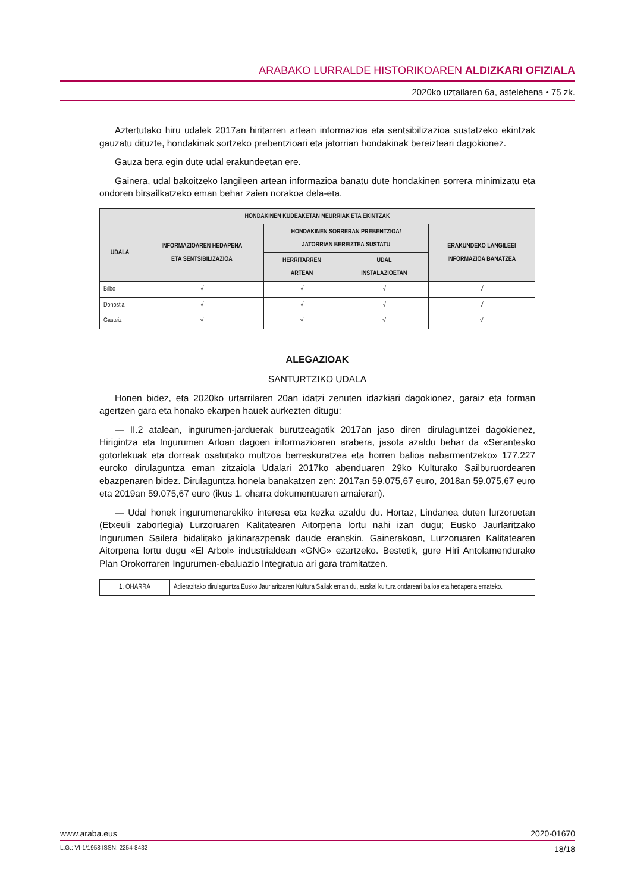ARABAKO LURRALDE HISTORIKOAREN ALDIZKARI OFIZIALA
2020ko uztailaren 6a, astelehena • 75 zk.
Aztertutako hiru udalek 2017an hiritarren artean informazioa eta sentsibilizazioa sustatzeko ekintzak gauzatu dituzte, hondakinak sortzeko prebentzioari eta jatorrian hondakinak bereizteari dagokionez.
Gauza bera egin dute udal erakundeetan ere.
Gainera, udal bakoitzeko langileen artean informazioa banatu dute hondakinen sorrera minimizatu eta ondoren birsailkatzeko eman behar zaien norakoa dela-eta.
| HONDAKINEN KUDEAKETAN NEURRIAK ETA EKINTZAK | | | | |
| --- | --- | --- | --- | --- |
| UDALA | INFORMAZIOAREN HEDAPENA ETA SENTSIBILIZAZIOA | HONDAKINEN SORRERAN PREBENTZIOA/ JATORRIAN BEREIZTEA SUSTATU | | ERAKUNDEKO LANGILEEI INFORMAZIOA BANATZEA |
| | | HERRITARREN ARTEAN | UDAL INSTALAZIOETAN | |
| Bilbo | √ | √ | √ | √ |
| Donostia | √ | √ | √ | √ |
| Gasteiz | √ | √ | √ | √ |
ALEGAZIOAK
SANTURTZIKO UDALA
Honen bidez, eta 2020ko urtarrilaren 20an idatzi zenuten idazkiari dagokionez, garaiz eta forman agertzen gara eta honako ekarpen hauek aurkezten ditugu:
— II.2 atalean, ingurumen-jarduerak burutzeagatik 2017an jaso diren dirulaguntzei dagokienez, Hirigintza eta Ingurumen Arloan dagoen informazioaren arabera, jasota azaldu behar da «Serantesko gotorlekuak eta dorreak osatutako multzoa berreskuratzea eta horren balioa nabarmentzeko» 177.227 euroko dirulaguntza eman zitzaiola Udalari 2017ko abenduaren 29ko Kulturako Sailburuordearen ebazpenaren bidez. Dirulaguntza honela banakatzen zen: 2017an 59.075,67 euro, 2018an 59.075,67 euro eta 2019an 59.075,67 euro (ikus 1. oharra dokumentuaren amaieran).
— Udal honek ingurumenarekiko interesa eta kezka azaldu du. Hortaz, Lindanea duten lurzoruetan (Etxeuli zabortegia) Lurzoruaren Kalitatearen Aitorpena lortu nahi izan dugu; Eusko Jaurlaritzako Ingurumen Sailera bidalitako jakinarazpenak daude eranskin. Gainerakoan, Lurzoruaren Kalitatearen Aitorpena lortu dugu «El Arbol» industrialdean «GNG» ezartzeko. Bestetik, gure Hiri Antolamendurako Plan Orokorraren Ingurumen-ebaluazio Integratua ari gara tramitatzen.
| 1. OHARRA | Adierazitako dirulaguntza Eusko Jaurlaritzaren Kultura Sailak eman du, euskal kultura ondareari balioa eta hedapena emateko. |
www.araba.eus 2020-01670
L.G.: VI-1/1958 ISSN: 2254-8432 18/18